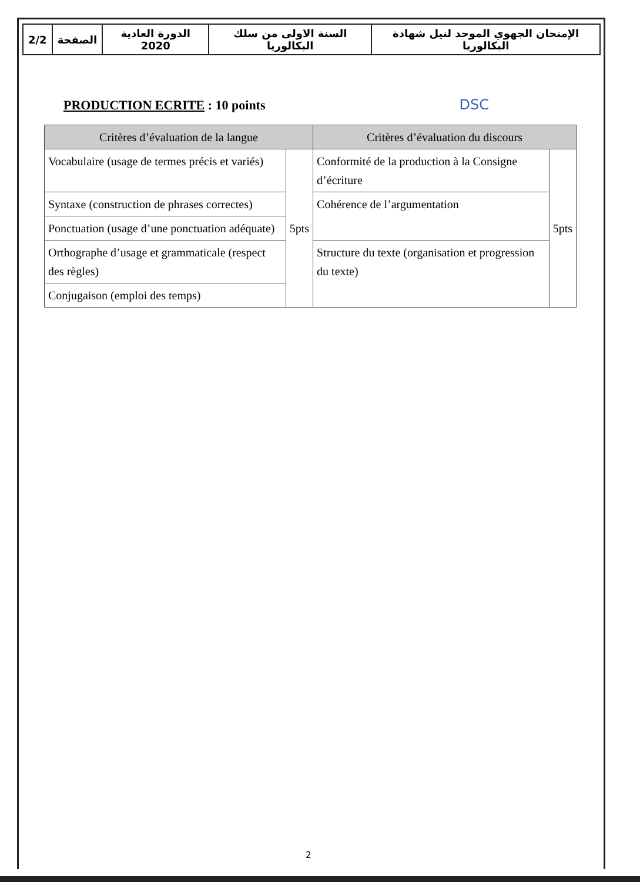| 2/2 | الصفحة | الدورة العادية 2020 | السنة الاولى من سلك البكالوريا | الإمتحان الجهوي الموحد لنيل شهادة البكالوريا |
PRODUCTION ECRITE : 10 points
DSC
| Critères d’évaluation de la langue | | Critères d’évaluation du discours | |
| --- | --- | --- | --- |
| Vocabulaire (usage de termes précis et variés) | 5pts | Conformité de la production à la Consigne d’écriture | 5pts |
| Syntaxe (construction de phrases correctes) | | Cohérence de l’argumentation | |
| Ponctuation (usage d’une ponctuation adéquate) | | | |
| Orthographe d’usage et grammaticale (respect des règles) | | Structure du texte (organisation et progression du texte) | |
| Conjugaison (emploi des temps) | | | |
2